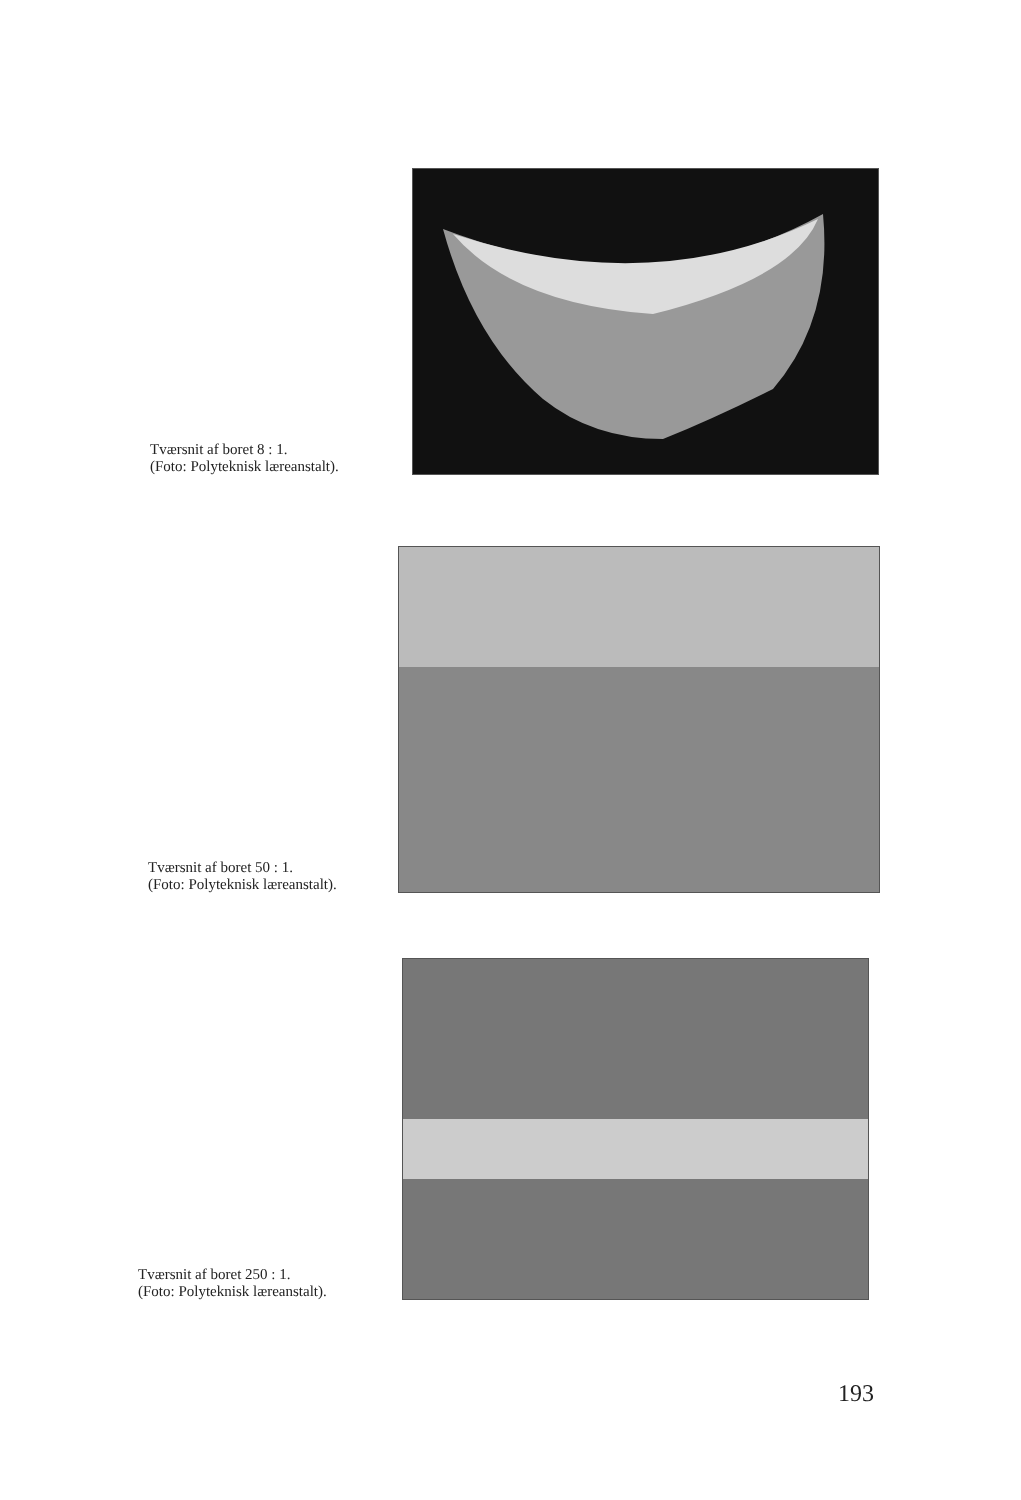Tværsnit af boret 8 : 1.
(Foto: Polyteknisk læreanstalt).
Tværsnit af boret 50 : 1.
(Foto: Polyteknisk læreanstalt).
Tværsnit af boret 250 : 1.
(Foto: Polyteknisk læreanstalt).
193